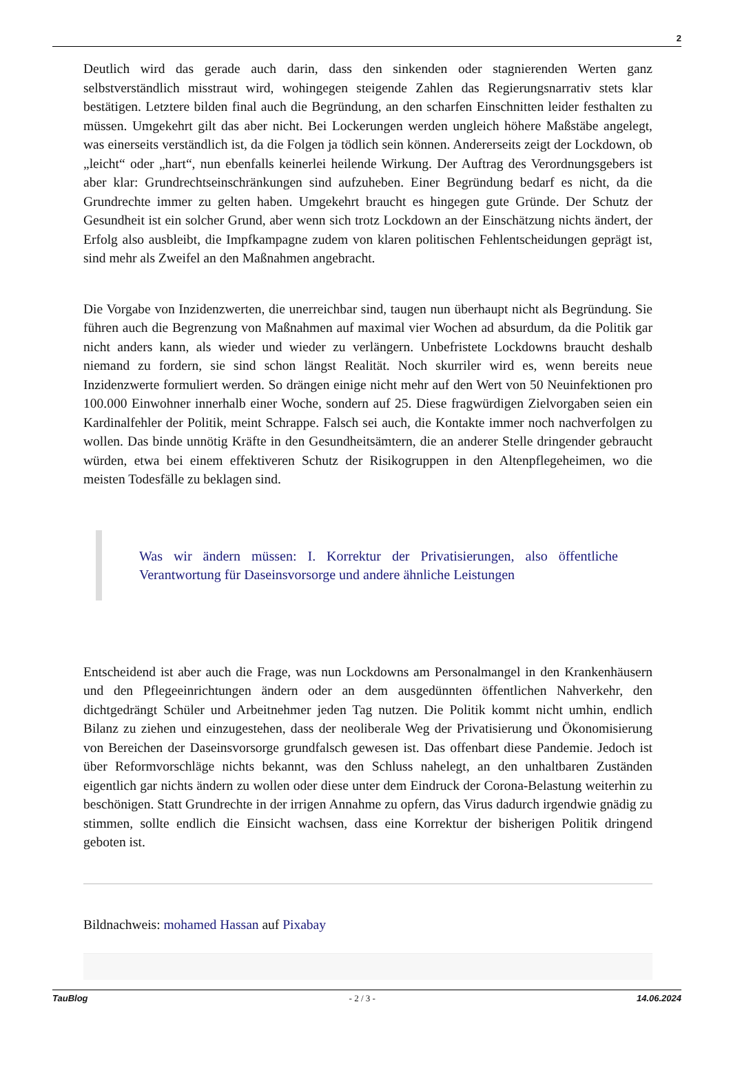2
Deutlich wird das gerade auch darin, dass den sinkenden oder stagnierenden Werten ganz selbstverständlich misstraut wird, wohingegen steigende Zahlen das Regierungsnarrativ stets klar bestätigen. Letztere bilden final auch die Begründung, an den scharfen Einschnitten leider festhalten zu müssen. Umgekehrt gilt das aber nicht. Bei Lockerungen werden ungleich höhere Maßstäbe angelegt, was einerseits verständlich ist, da die Folgen ja tödlich sein können. Andererseits zeigt der Lockdown, ob „leicht“ oder „hart“, nun ebenfalls keinerlei heilende Wirkung. Der Auftrag des Verordnungsgebers ist aber klar: Grundrechtseinschränkungen sind aufzuheben. Einer Begründung bedarf es nicht, da die Grundrechte immer zu gelten haben. Umgekehrt braucht es hingegen gute Gründe. Der Schutz der Gesundheit ist ein solcher Grund, aber wenn sich trotz Lockdown an der Einschätzung nichts ändert, der Erfolg also ausbleibt, die Impfkampagne zudem von klaren politischen Fehlentscheidungen geprägt ist, sind mehr als Zweifel an den Maßnahmen angebracht.
Die Vorgabe von Inzidenzwerten, die unerreichbar sind, taugen nun überhaupt nicht als Begründung. Sie führen auch die Begrenzung von Maßnahmen auf maximal vier Wochen ad absurdum, da die Politik gar nicht anders kann, als wieder und wieder zu verlängern. Unbefristete Lockdowns braucht deshalb niemand zu fordern, sie sind schon längst Realität. Noch skurriler wird es, wenn bereits neue Inzidenzwerte formuliert werden. So drängen einige nicht mehr auf den Wert von 50 Neuinfektionen pro 100.000 Einwohner innerhalb einer Woche, sondern auf 25. Diese fragwürdigen Zielvorgaben seien ein Kardinalfehler der Politik, meint Schrappe. Falsch sei auch, die Kontakte immer noch nachverfolgen zu wollen. Das binde unnötig Kräfte in den Gesundheitsämtern, die an anderer Stelle dringender gebraucht würden, etwa bei einem effektiveren Schutz der Risikogruppen in den Altenpflegeheimen, wo die meisten Todesfälle zu beklagen sind.
Was wir ändern müssen: I. Korrektur der Privatisierungen, also öffentliche Verantwortung für Daseinsvorsorge und andere ähnliche Leistungen
Entscheidend ist aber auch die Frage, was nun Lockdowns am Personalmangel in den Krankenhäusern und den Pflegeeinrichtungen ändern oder an dem ausgedünnten öffentlichen Nahverkehr, den dichtgedrängt Schüler und Arbeitnehmer jeden Tag nutzen. Die Politik kommt nicht umhin, endlich Bilanz zu ziehen und einzugestehen, dass der neoliberale Weg der Privatisierung und Ökonomisierung von Bereichen der Daseinsvorsorge grundfalsch gewesen ist. Das offenbart diese Pandemie. Jedoch ist über Reformvorschläge nichts bekannt, was den Schluss nahelegt, an den unhaltbaren Zuständen eigentlich gar nichts ändern zu wollen oder diese unter dem Eindruck der Corona-Belastung weiterhin zu beschönigen. Statt Grundrechte in der irrigen Annahme zu opfern, das Virus dadurch irgendwie gnädig zu stimmen, sollte endlich die Einsicht wachsen, dass eine Korrektur der bisherigen Politik dringend geboten ist.
Bildnachweis: mohamed Hassan auf Pixabay
TauBlog - 2 / 3 - 14.06.2024